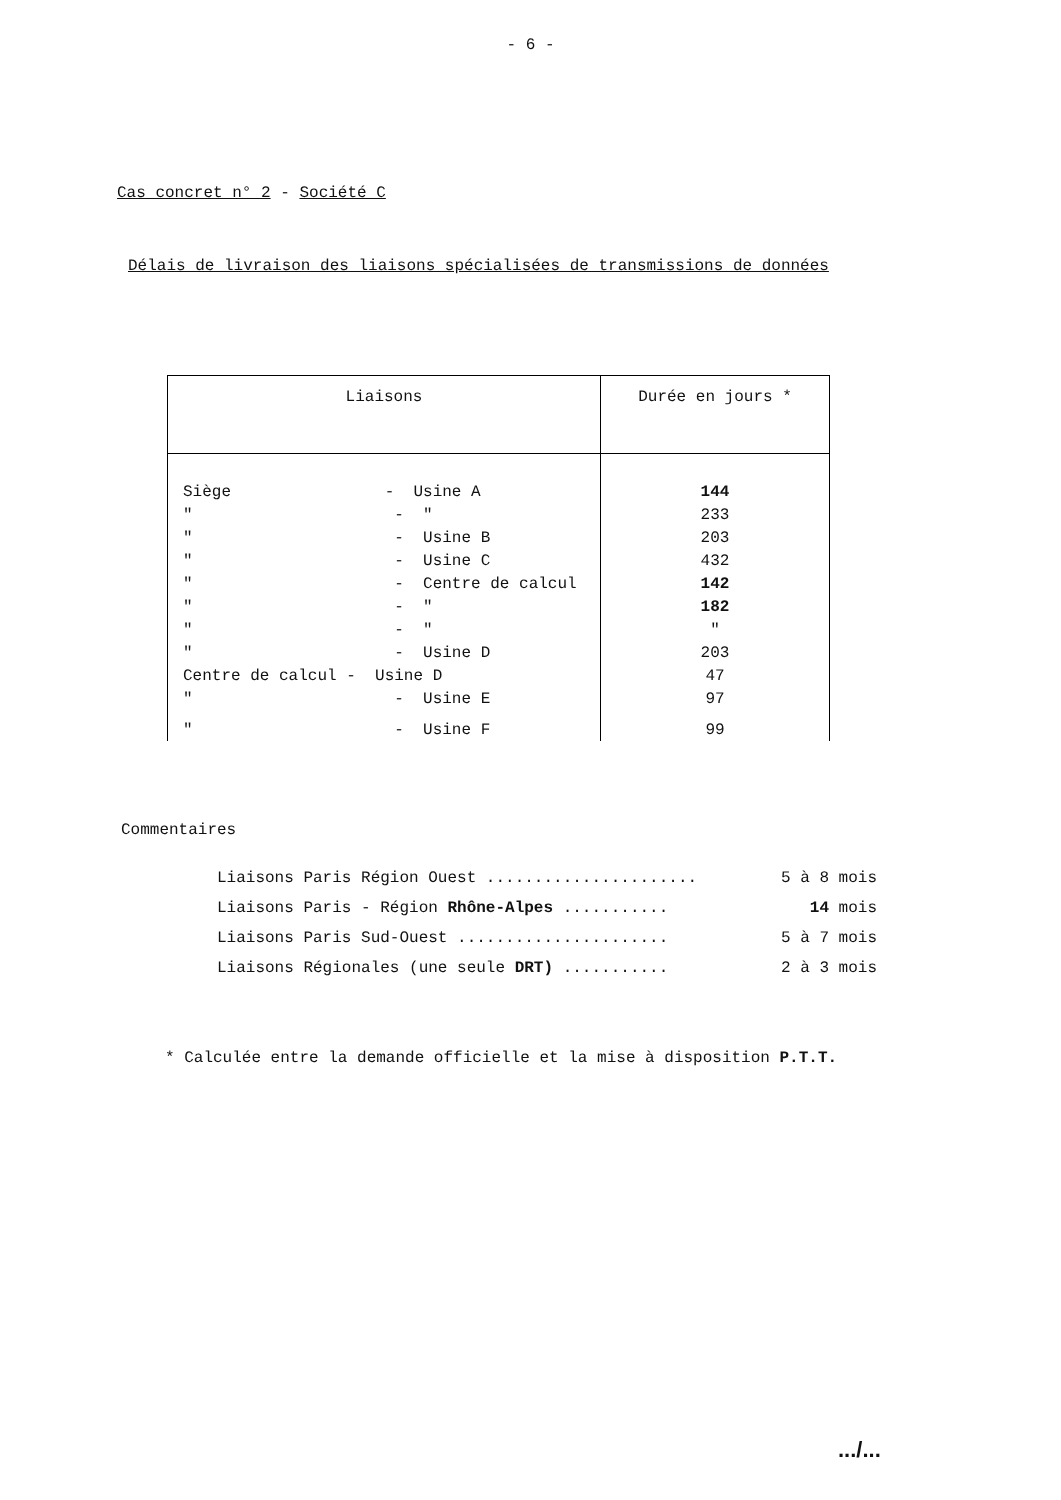- 6 -
Cas concret n° 2 - Société C
Délais de livraison des liaisons spécialisées de transmissions de données
| Liaisons | Durée en jours * |
| --- | --- |
| Siège - Usine A | 144 |
| " - " | 233 |
| " - Usine B | 203 |
| " - Usine C | 432 |
| " - Centre de calcul | 142 |
| " - " | 182 |
| " - " | " |
| " - Usine D | 203 |
| Centre de calcul - Usine D | 47 |
| " - Usine E | 97 |
| " - Usine F | 99 |
Commentaires
Liaisons Paris Région Ouest ...................... 5 à 8 mois
Liaisons Paris - Région Rhône-Alpes ........... 14 mois
Liaisons Paris Sud-Ouest ...................... 5 à 7 mois
Liaisons Régionales (une seule DRT) ........... 2 à 3 mois
* Calculée entre la demande officielle et la mise à disposition P.T.T.
.../...